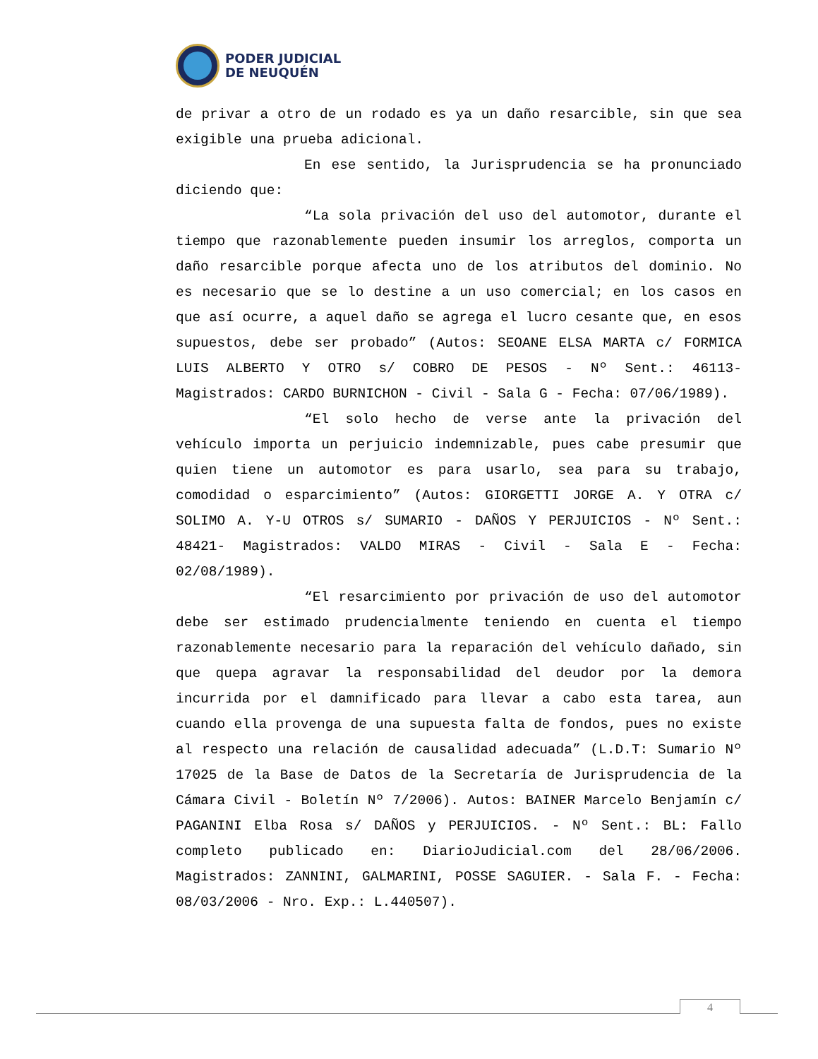PODER JUDICIAL
DE NEUQUÉN
de privar a otro de un rodado es ya un daño resarcible, sin que sea exigible una prueba adicional.
En ese sentido, la Jurisprudencia se ha pronunciado diciendo que:
“La sola privación del uso del automotor, durante el tiempo que razonablemente pueden insumir los arreglos, comporta un daño resarcible porque afecta uno de los atributos del dominio. No es necesario que se lo destine a un uso comercial; en los casos en que así ocurre, a aquel daño se agrega el lucro cesante que, en esos supuestos, debe ser probado” (Autos: SEOANE ELSA MARTA c/ FORMICA LUIS ALBERTO Y OTRO s/ COBRO DE PESOS - Nº Sent.: 46113- Magistrados: CARDO BURNICHON - Civil - Sala G - Fecha: 07/06/1989).
“El solo hecho de verse ante la privación del vehículo importa un perjuicio indemnizable, pues cabe presumir que quien tiene un automotor es para usarlo, sea para su trabajo, comodidad o esparcimiento” (Autos: GIORGETTI JORGE A. Y OTRA c/ SOLIMO A. Y-U OTROS s/ SUMARIO - DAÑOS Y PERJUICIOS - Nº Sent.: 48421- Magistrados: VALDO MIRAS - Civil - Sala E - Fecha: 02/08/1989).
“El resarcimiento por privación de uso del automotor debe ser estimado prudencialmente teniendo en cuenta el tiempo razonablemente necesario para la reparación del vehículo dañado, sin que quepa agravar la responsabilidad del deudor por la demora incurrida por el damnificado para llevar a cabo esta tarea, aun cuando ella provenga de una supuesta falta de fondos, pues no existe al respecto una relación de causalidad adecuada” (L.D.T: Sumario Nº 17025 de la Base de Datos de la Secretaría de Jurisprudencia de la Cámara Civil - Boletín Nº 7/2006). Autos: BAINER Marcelo Benjamín c/ PAGANINI Elba Rosa s/ DAÑOS y PERJUICIOS. - Nº Sent.: BL: Fallo completo publicado en: DiarioJudicial.com del 28/06/2006. Magistrados: ZANNINI, GALMARINI, POSSE SAGUIER. - Sala F. - Fecha: 08/03/2006 - Nro. Exp.: L.440507).
4